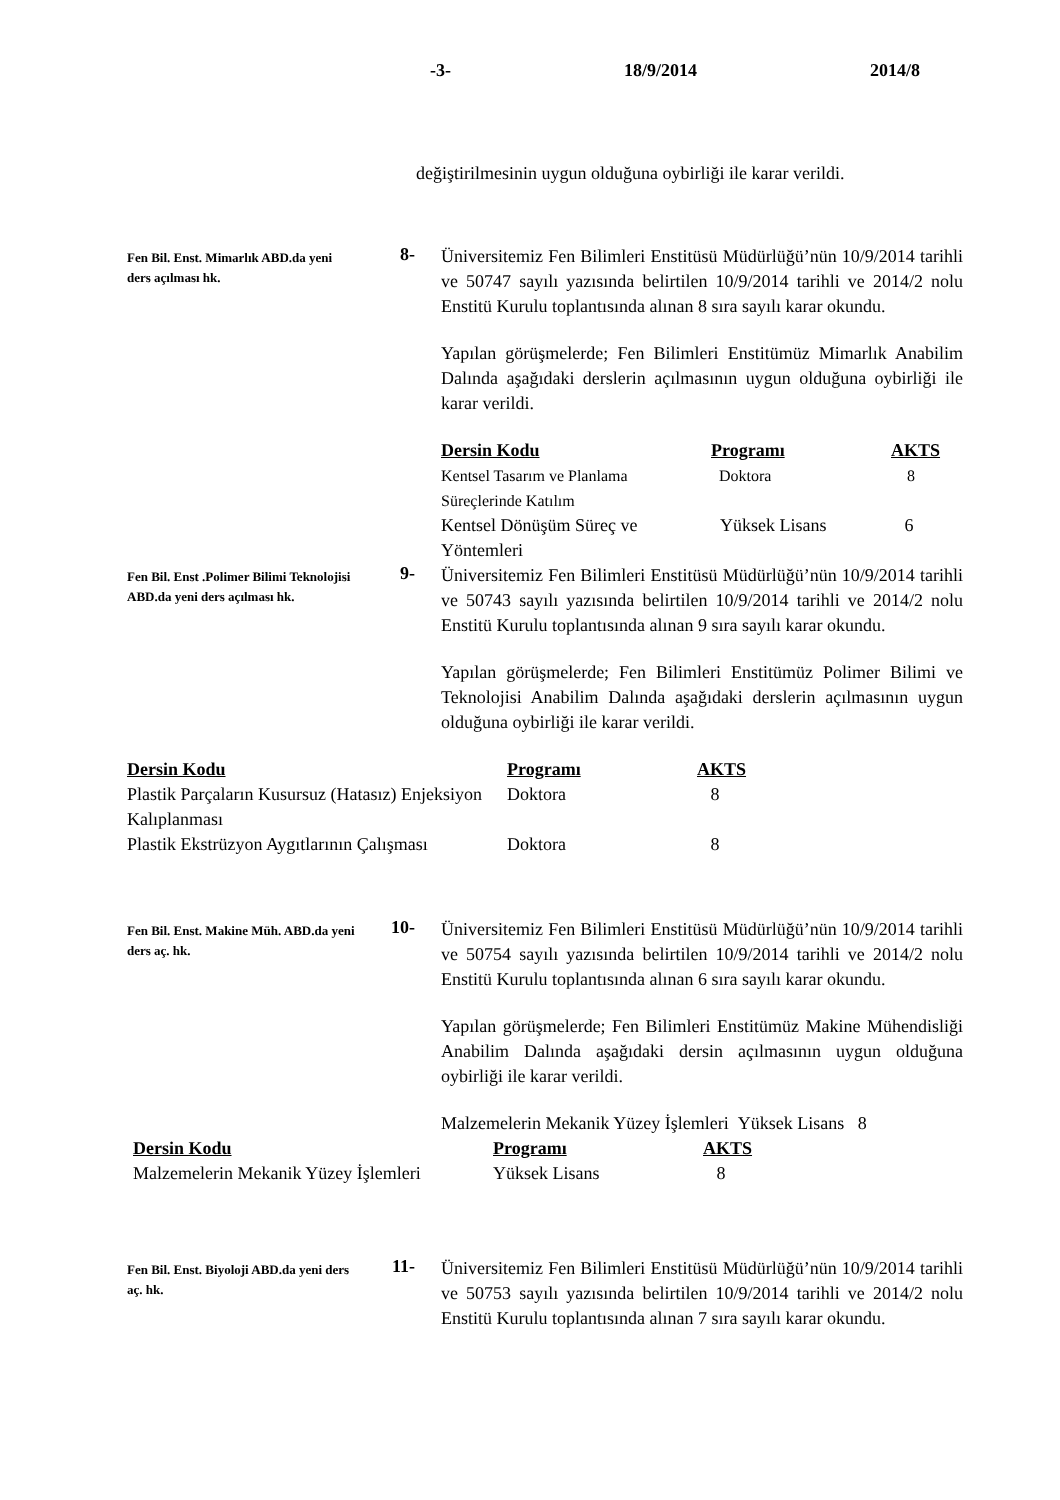-3- 18/9/2014 2014/8
değiştirilmesinin uygun olduğuna oybirliği ile karar verildi.
Fen Bil. Enst. Mimarlık ABD.da yeni ders açılması hk.
8-
Üniversitemiz Fen Bilimleri Enstitüsü Müdürlüğü’nün 10/9/2014 tarihli ve 50747 sayılı yazısında belirtilen 10/9/2014 tarihli ve 2014/2 nolu Enstitü Kurulu toplantısında alınan 8 sıra sayılı karar okundu.
Yapılan görüşmelerde; Fen Bilimleri Enstitümüz Mimarlık Anabilim Dalında aşağıdaki derslerin açılmasının uygun olduğuna oybirliği ile karar verildi.
| Dersin Kodu | Programı | AKTS |
| --- | --- | --- |
| Kentsel Tasarım ve Planlama Süreçlerinde Katılım | Doktora | 8 |
| Kentsel Dönüşüm Süreç ve Yöntemleri | Yüksek Lisans | 6 |
Fen Bil. Enst .Polimer Bilimi Teknolojisi ABD.da yeni ders açılması hk.
9-
Üniversitemiz Fen Bilimleri Enstitüsü Müdürlüğü’nün 10/9/2014 tarihli ve 50743 sayılı yazısında belirtilen 10/9/2014 tarihli ve 2014/2 nolu Enstitü Kurulu toplantısında alınan 9 sıra sayılı karar okundu.
Yapılan görüşmelerde; Fen Bilimleri Enstitümüz Polimer Bilimi ve Teknolojisi Anabilim Dalında aşağıdaki derslerin açılmasının uygun olduğuna oybirliği ile karar verildi.
| Dersin Kodu | Programı | AKTS |
| --- | --- | --- |
| Plastik Parçaların Kusursuz (Hatasız) Enjeksiyon Kalıplanması | Doktora | 8 |
| Plastik Ekstrüzyon Aygıtlarının Çalışması | Doktora | 8 |
Fen Bil. Enst. Makine Müh. ABD.da yeni ders aç. hk.
10-
Üniversitemiz Fen Bilimleri Enstitüsü Müdürlüğü’nün 10/9/2014 tarihli ve 50754 sayılı yazısında belirtilen 10/9/2014 tarihli ve 2014/2 nolu Enstitü Kurulu toplantısında alınan 6 sıra sayılı karar okundu.
Yapılan görüşmelerde; Fen Bilimleri Enstitümüz Makine Mühendisliği Anabilim Dalında aşağıdaki dersin açılmasının uygun olduğuna oybirliği ile karar verildi.
Malzemelerin Mekanik Yüzey İşlemleri Yüksek Lisans 8
| Dersin Kodu | Programı | AKTS |
| --- | --- | --- |
| Malzemelerin Mekanik Yüzey İşlemleri | Yüksek Lisans | 8 |
Fen Bil. Enst. Biyoloji ABD.da yeni ders aç. hk.
11-
Üniversitemiz Fen Bilimleri Enstitüsü Müdürlüğü’nün 10/9/2014 tarihli ve 50753 sayılı yazısında belirtilen 10/9/2014 tarihli ve 2014/2 nolu Enstitü Kurulu toplantısında alınan 7 sıra sayılı karar okundu.